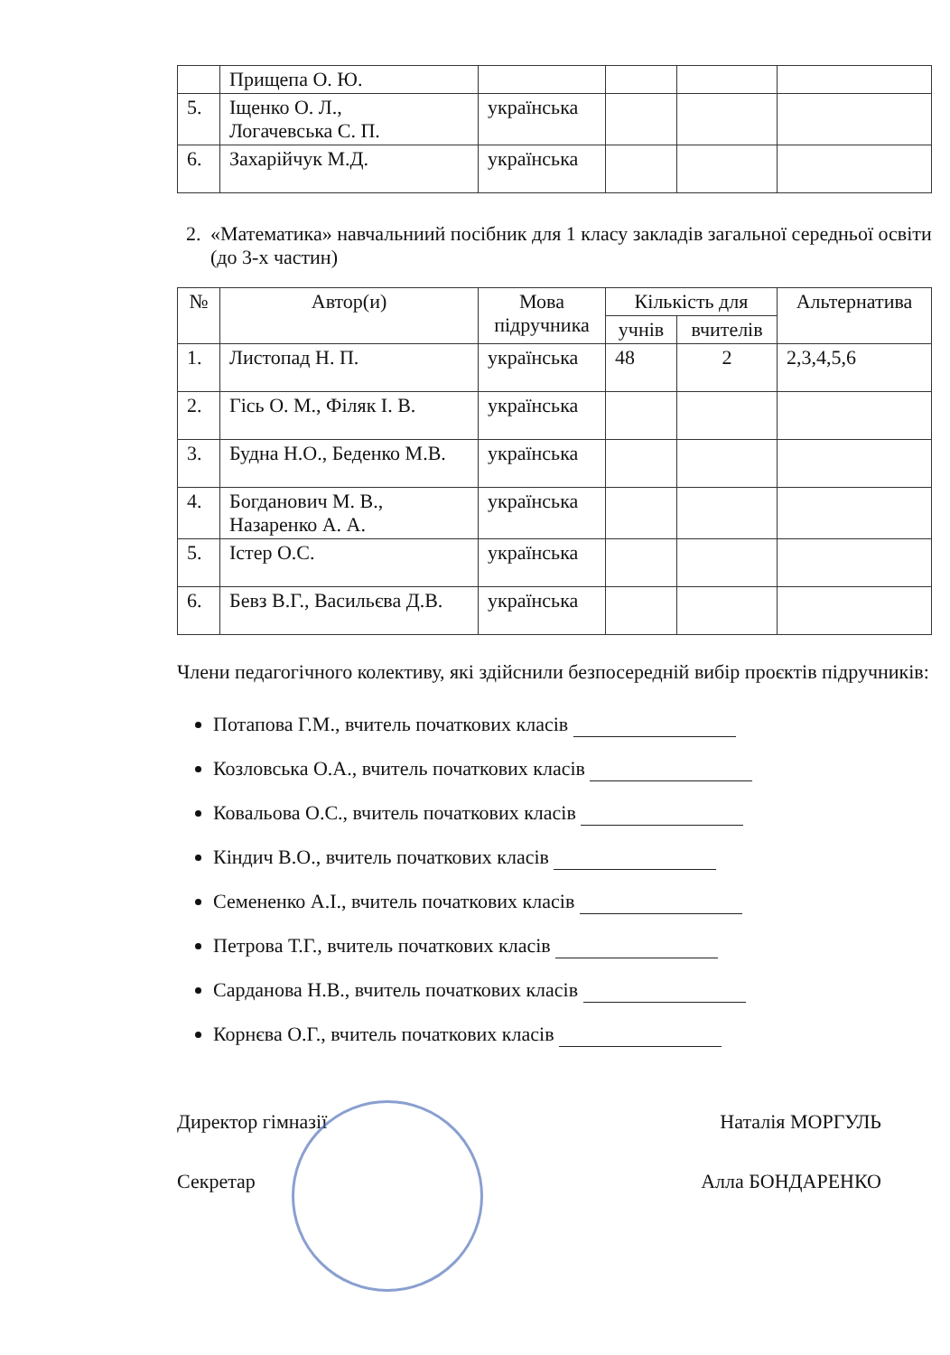| | Прищепа О. Ю. | | | | |
| 5. | Іщенко О. Л., Логачевська С. П. | українська | | | |
| 6. | Захарійчук М.Д. | українська | | | |
2. «Математика» навчальниий посібник для 1 класу закладів загальної середньої освіти (до 3-х частин)
| № | Автор(и) | Мова підручника | Кількість для | | Альтернатива |
| --- | --- | --- | --- | --- | --- |
| | | | учнів | вчителів | |
| 1. | Листопад Н. П. | українська | 48 | 2 | 2,3,4,5,6 |
| 2. | Гісь О. М., Філяк І. В. | українська | | | |
| 3. | Будна Н.О., Беденко М.В. | українська | | | |
| 4. | Богданович М. В., Назаренко А. А. | українська | | | |
| 5. | Істер О.С. | українська | | | |
| 6. | Бевз В.Г., Васильєва Д.В. | українська | | | |
Члени педагогічного колективу, які здійснили безпосередній вибір проєктів підручників:
Потапова Г.М., вчитель початкових класів
Козловська О.А., вчитель початкових класів
Ковальова О.С., вчитель початкових класів
Кіндич В.О., вчитель початкових класів
Семененко А.І., вчитель початкових класів
Петрова Т.Г., вчитель початкових класів
Сарданова Н.В., вчитель початкових класів
Корнєва О.Г., вчитель початкових класів
Директор гімназії Наталія МОРГУЛЬ
Секретар Алла БОНДАРЕНКО